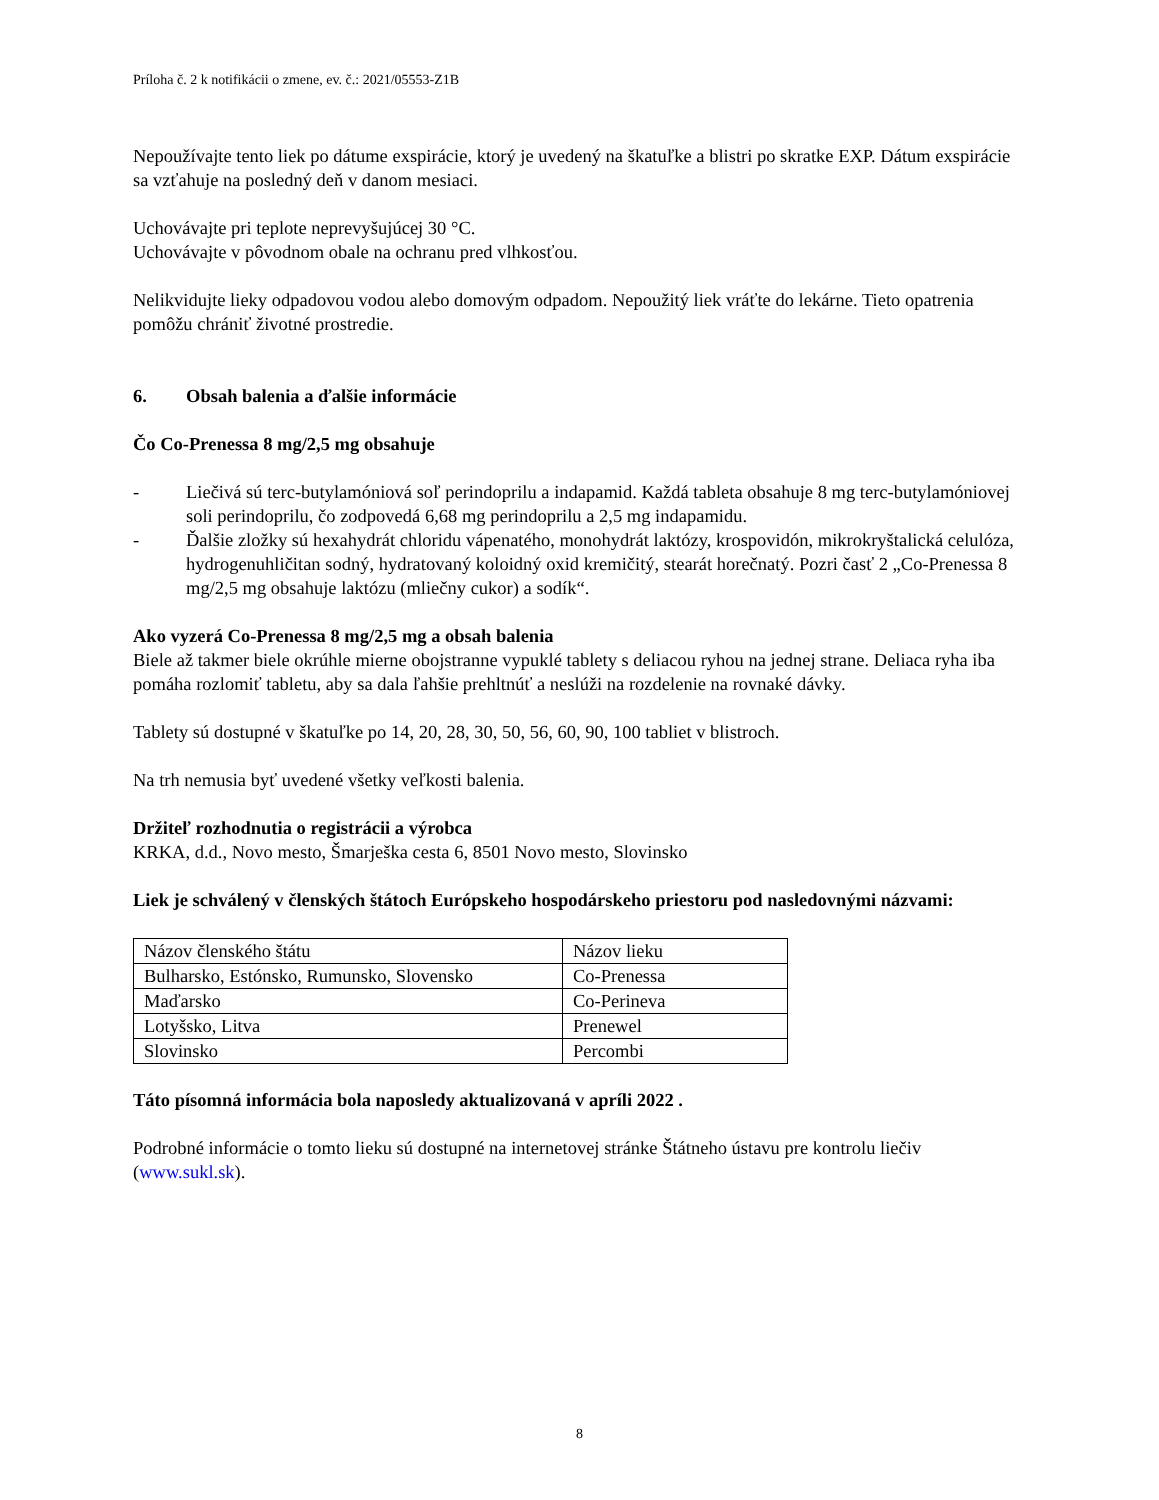Príloha č. 2 k notifikácii o zmene, ev. č.: 2021/05553-Z1B
Nepoužívajte tento liek po dátume exspirácie, ktorý je uvedený na škatuľke a blistri po skratke EXP. Dátum exspirácie sa vzťahuje na posledný deň v danom mesiaci.
Uchovávajte pri teplote neprevyšujúcej 30 °C.
Uchovávajte v pôvodnom obale na ochranu pred vlhkosťou.
Nelikvidujte lieky odpadovou vodou alebo domovým odpadom. Nepoužitý liek vráťte do lekárne. Tieto opatrenia pomôžu chrániť životné prostredie.
6. Obsah balenia a ďalšie informácie
Čo Co-Prenessa 8 mg/2,5 mg obsahuje
- Liečivá sú terc-butylamóniová soľ perindoprilu a indapamid. Každá tableta obsahuje 8 mg terc-butylamóniovej soli perindoprilu, čo zodpovedá 6,68 mg perindoprilu a 2,5 mg indapamidu.
- Ďalšie zložky sú hexahydrát chloridu vápenatého, monohydrát laktózy, krospovidón, mikrokryštalická celulóza, hydrogenuhličitan sodný, hydratovaný koloidný oxid kremičitý, stearát horečnatý. Pozri časť 2 „Co-Prenessa 8 mg/2,5 mg obsahuje laktózu (mliečny cukor) a sodík“.
Ako vyzerá Co-Prenessa 8 mg/2,5 mg a obsah balenia
Biele až takmer biele okrúhle mierne obojstranne vypuklé tablety s deliacou ryhou na jednej strane. Deliaca ryha iba pomáha rozlomiť tabletu, aby sa dala ľahšie prehltnúť a neslúži na rozdelenie na rovnaké dávky.
Tablety sú dostupné v škatuľke po 14, 20, 28, 30, 50, 56, 60, 90, 100 tabliet v blistroch.
Na trh nemusia byť uvedené všetky veľkosti balenia.
Držiteľ rozhodnutia o registrácii a výrobca
KRKA, d.d., Novo mesto, Šmarješka cesta 6, 8501 Novo mesto, Slovinsko
Liek je schválený v členských štátoch Európskeho hospodárskeho priestoru pod nasledovnými názvami:
| Názov členského štátu | Názov lieku |
| Bulharsko, Estónsko, Rumunsko, Slovensko | Co-Prenessa |
| Maďarsko | Co-Perineva |
| Lotyšsko, Litva | Prenewel |
| Slovinsko | Percombi |
Táto písomná informácia bola naposledy aktualizovaná v apríli 2022 .
Podrobné informácie o tomto lieku sú dostupné na internetovej stránke Štátneho ústavu pre kontrolu liečiv (www.sukl.sk).
8